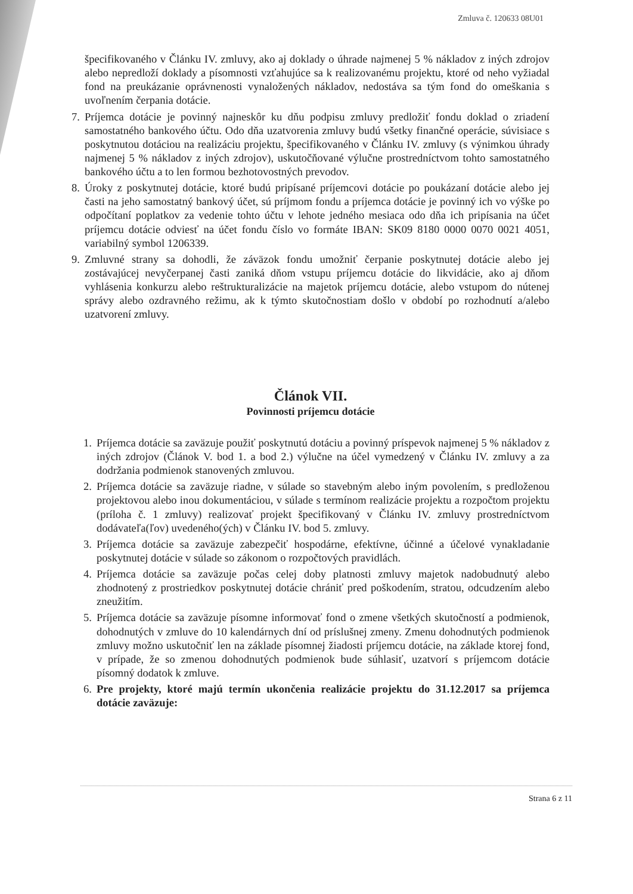Zmluva č. 120633 08U01
špecifikovaného v Článku IV. zmluvy, ako aj doklady o úhrade najmenej 5 % nákladov z iných zdrojov alebo nepredloží doklady a písomnosti vzťahujúce sa k realizovanému projektu, ktoré od neho vyžiadal fond na preukázanie oprávnenosti vynaložených nákladov, nedostáva sa tým fond do omeškania s uvoľnením čerpania dotácie.
7. Príjemca dotácie je povinný najneskôr ku dňu podpisu zmluvy predložiť fondu doklad o zriadení samostatného bankového účtu. Odo dňa uzatvorenia zmluvy budú všetky finančné operácie, súvisiace s poskytnutou dotáciou na realizáciu projektu, špecifikovaného v Článku IV. zmluvy (s výnimkou úhrady najmenej 5 % nákladov z iných zdrojov), uskutočňované výlučne prostredníctvom tohto samostatného bankového účtu a to len formou bezhotovostných prevodov.
8. Úroky z poskytnutej dotácie, ktoré budú pripísané príjemcovi dotácie po poukázaní dotácie alebo jej časti na jeho samostatný bankový účet, sú príjmom fondu a príjemca dotácie je povinný ich vo výške po odpočítaní poplatkov za vedenie tohto účtu v lehote jedného mesiaca odo dňa ich pripísania na účet príjemcu dotácie odviesť na účet fondu číslo vo formáte IBAN: SK09 8180 0000 0070 0021 4051, variabilný symbol 1206339.
9. Zmluvné strany sa dohodli, že záväzok fondu umožniť čerpanie poskytnutej dotácie alebo jej zostávajúcej nevyčerpanej časti zaniká dňom vstupu príjemcu dotácie do likvidácie, ako aj dňom vyhlásenia konkurzu alebo reštrukturalizácie na majetok príjemcu dotácie, alebo vstupom do nútenej správy alebo ozdravného režimu, ak k týmto skutočnostiam došlo v období po rozhodnutí a/alebo uzatvorení zmluvy.
Článok VII.
Povinnosti príjemcu dotácie
1. Príjemca dotácie sa zaväzuje použiť poskytnutú dotáciu a povinný príspevok najmenej 5 % nákladov z iných zdrojov (Článok V. bod 1. a bod 2.) výlučne na účel vymedzený v Článku IV. zmluvy a za dodržania podmienok stanovených zmluvou.
2. Príjemca dotácie sa zaväzuje riadne, v súlade so stavebným alebo iným povolením, s predloženou projektovou alebo inou dokumentáciou, v súlade s termínom realizácie projektu a rozpočtom projektu (príloha č. 1 zmluvy) realizovať projekt špecifikovaný v Článku IV. zmluvy prostredníctvom dodávateľa(ľov) uvedeného(ých) v Článku IV. bod 5. zmluvy.
3. Príjemca dotácie sa zaväzuje zabezpečiť hospodárne, efektívne, účinné a účelové vynakladanie poskytnutej dotácie v súlade so zákonom o rozpočtových pravidlách.
4. Príjemca dotácie sa zaväzuje počas celej doby platnosti zmluvy majetok nadobudnutý alebo zhodnotený z prostriedkov poskytnutej dotácie chrániť pred poškodením, stratou, odcudzením alebo zneužitím.
5. Príjemca dotácie sa zaväzuje písomne informovať fond o zmene všetkých skutočností a podmienok, dohodnutých v zmluve do 10 kalendárnych dní od príslušnej zmeny. Zmenu dohodnutých podmienok zmluvy možno uskutočniť len na základe písomnej žiadosti príjemcu dotácie, na základe ktorej fond, v prípade, že so zmenou dohodnutých podmienok bude súhlasiť, uzatvorí s príjemcom dotácie písomný dodatok k zmluve.
6. Pre projekty, ktoré majú termín ukončenia realizácie projektu do 31.12.2017 sa príjemca dotácie zaväzuje:
Strana 6 z 11